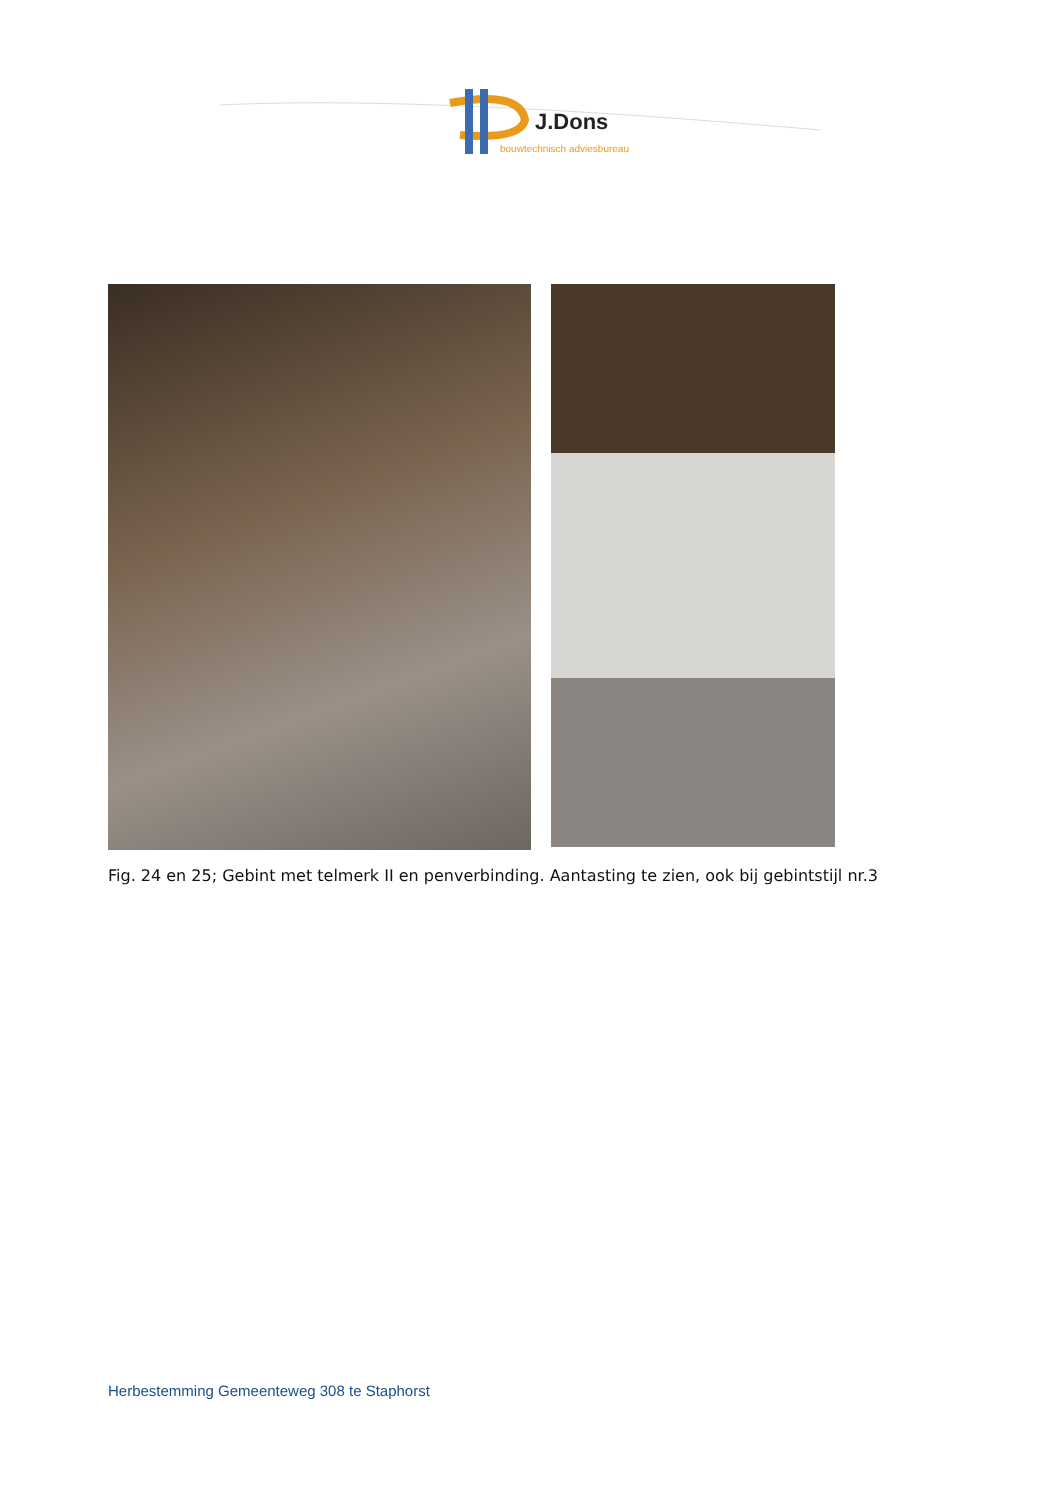J.Dons
bouwtechnisch adviesbureau
Fig. 24 en 25; Gebint met telmerk II en penverbinding. Aantasting te zien, ook bij gebintstijl nr.3
Herbestemming Gemeenteweg 308 te Staphorst